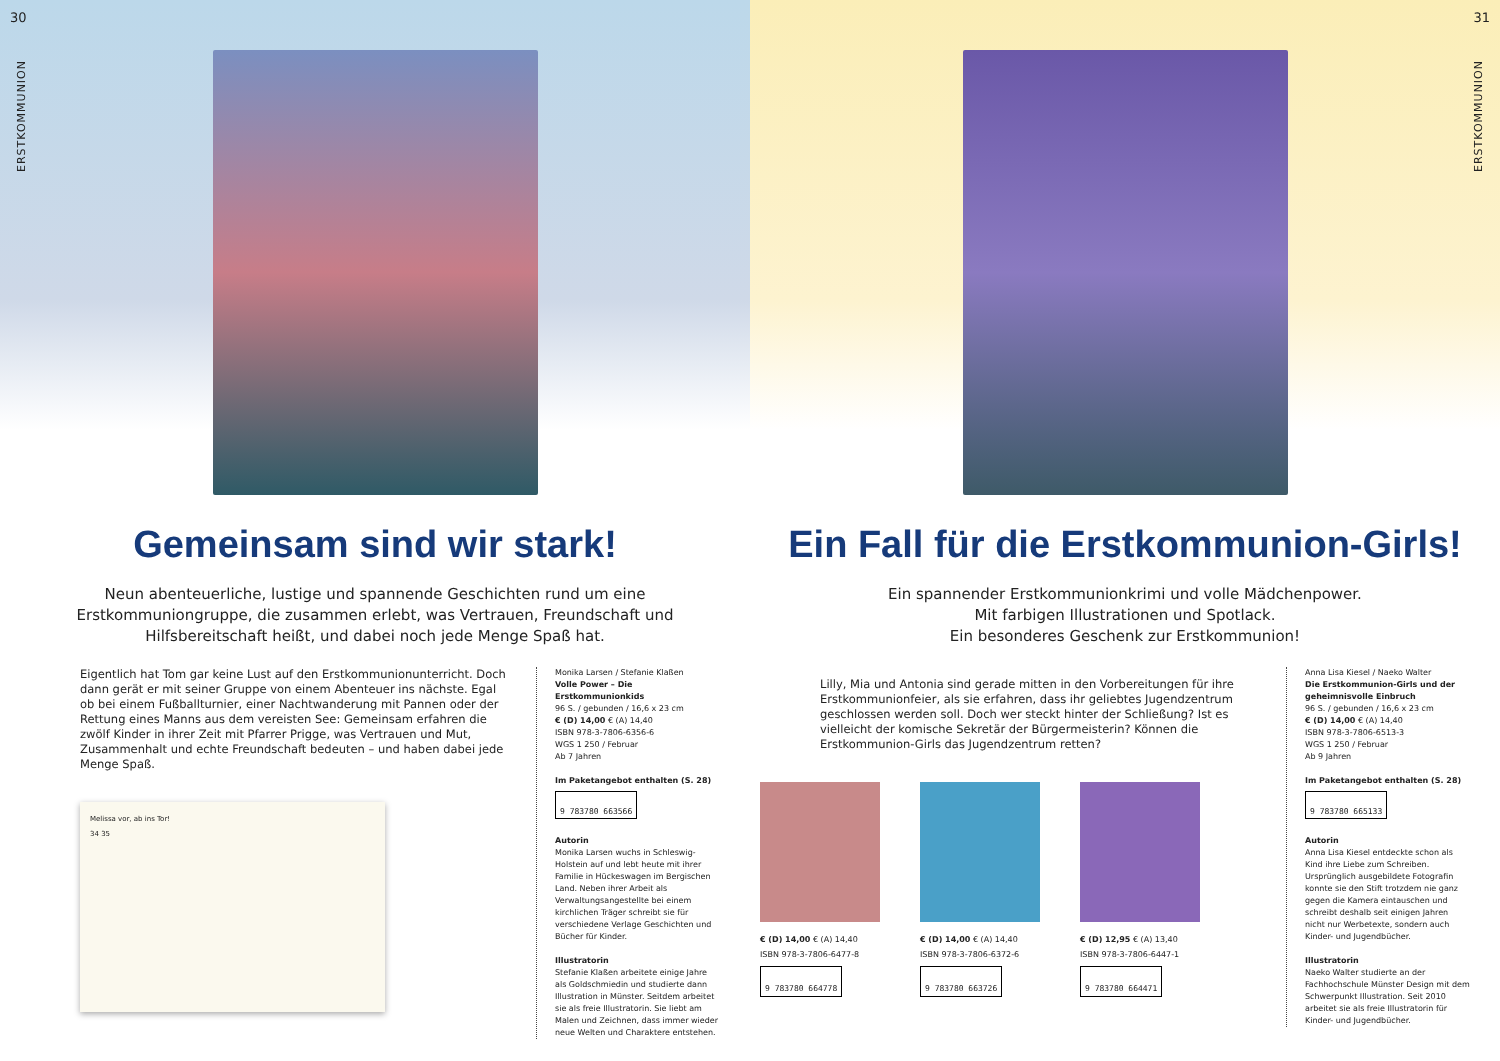30
ERSTKOMMUNION
Gemeinsam sind wir stark!
Neun abenteuerliche, lustige und spannende Geschichten rund um eine Erstkommuniongruppe, die zusammen erlebt, was Vertrauen, Freundschaft und Hilfsbereitschaft heißt, und dabei noch jede Menge Spaß hat.
Eigentlich hat Tom gar keine Lust auf den Erstkommunionunterricht. Doch dann gerät er mit seiner Gruppe von einem Abenteuer ins nächste. Egal ob bei einem Fußballturnier, einer Nachtwanderung mit Pannen oder der Rettung eines Manns aus dem vereisten See: Gemeinsam erfahren die zwölf Kinder in ihrer Zeit mit Pfarrer Prigge, was Vertrauen und Mut, Zusammenhalt und echte Freundschaft bedeuten – und haben dabei jede Menge Spaß.
Melissa vor, ab ins Tor!
34 35
Monika Larsen / Stefanie Klaßen
Volle Power – Die Erstkommunionkids
96 S. / gebunden / 16,6 x 23 cm
€ (D) 14,00 € (A) 14,40
ISBN 978-3-7806-6356-6
WGS 1 250 / Februar
Ab 7 Jahren
Im Paketangebot enthalten (S. 28)
9 783780 663566
Autorin
Monika Larsen wuchs in Schleswig-Holstein auf und lebt heute mit ihrer Familie in Hückeswagen im Bergischen Land. Neben ihrer Arbeit als Verwaltungsangestellte bei einem kirchlichen Träger schreibt sie für verschiedene Verlage Geschichten und Bücher für Kinder.
Illustratorin
Stefanie Klaßen arbeitete einige Jahre als Goldschmiedin und studierte dann Illustration in Münster. Seitdem arbeitet sie als freie Illustratorin. Sie liebt am Malen und Zeichnen, dass immer wieder neue Welten und Charaktere entstehen.
31
ERSTKOMMUNION
Ein Fall für die Erstkommunion-Girls!
Ein spannender Erstkommunionkrimi und volle Mädchenpower.
Mit farbigen Illustrationen und Spotlack.
Ein besonderes Geschenk zur Erstkommunion!
Lilly, Mia und Antonia sind gerade mitten in den Vorbereitungen für ihre Erstkommunionfeier, als sie erfahren, dass ihr geliebtes Jugendzentrum geschlossen werden soll. Doch wer steckt hinter der Schließung? Ist es vielleicht der komische Sekretär der Bürgermeisterin? Können die Erstkommunion-Girls das Jugendzentrum retten?
€ (D) 14,00 € (A) 14,40
ISBN 978-3-7806-6477-8
9 783780 664778
€ (D) 14,00 € (A) 14,40
ISBN 978-3-7806-6372-6
9 783780 663726
€ (D) 12,95 € (A) 13,40
ISBN 978-3-7806-6447-1
9 783780 664471
Anna Lisa Kiesel / Naeko Walter
Die Erstkommunion-Girls und der geheimnisvolle Einbruch
96 S. / gebunden / 16,6 x 23 cm
€ (D) 14,00 € (A) 14,40
ISBN 978-3-7806-6513-3
WGS 1 250 / Februar
Ab 9 Jahren
Im Paketangebot enthalten (S. 28)
9 783780 665133
Autorin
Anna Lisa Kiesel entdeckte schon als Kind ihre Liebe zum Schreiben. Ursprünglich ausgebildete Fotografin konnte sie den Stift trotzdem nie ganz gegen die Kamera eintauschen und schreibt deshalb seit einigen Jahren nicht nur Werbetexte, sondern auch Kinder- und Jugendbücher.
Illustratorin
Naeko Walter studierte an der Fachhochschule Münster Design mit dem Schwerpunkt Illustration. Seit 2010 arbeitet sie als freie Illustratorin für Kinder- und Jugendbücher.